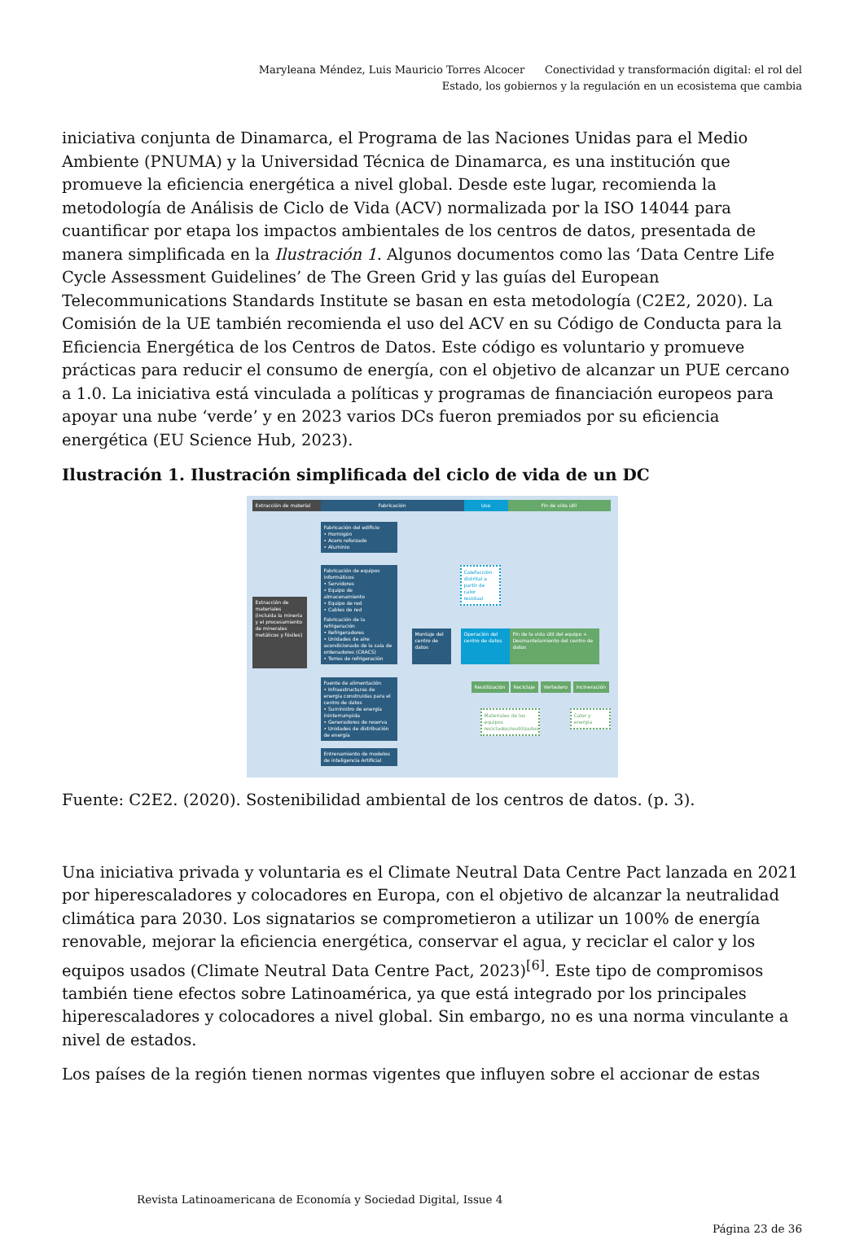Maryleana Méndez, Luis Mauricio Torres Alcocer Conectividad y transformación digital: el rol del Estado, los gobiernos y la regulación en un ecosistema que cambia
iniciativa conjunta de Dinamarca, el Programa de las Naciones Unidas para el Medio Ambiente (PNUMA) y la Universidad Técnica de Dinamarca, es una institución que promueve la eficiencia energética a nivel global. Desde este lugar, recomienda la metodología de Análisis de Ciclo de Vida (ACV) normalizada por la ISO 14044 para cuantificar por etapa los impactos ambientales de los centros de datos, presentada de manera simplificada en la Ilustración 1. Algunos documentos como las ‘Data Centre Life Cycle Assessment Guidelines’ de The Green Grid y las guías del European Telecommunications Standards Institute se basan en esta metodología (C2E2, 2020). La Comisión de la UE también recomienda el uso del ACV en su Código de Conducta para la Eficiencia Energética de los Centros de Datos. Este código es voluntario y promueve prácticas para reducir el consumo de energía, con el objetivo de alcanzar un PUE cercano a 1.0. La iniciativa está vinculada a políticas y programas de financiación europeos para apoyar una nube ‘verde’ y en 2023 varios DCs fueron premiados por su eficiencia energética (EU Science Hub, 2023).
Ilustración 1. Ilustración simplificada del ciclo de vida de un DC
Extracción de material
Fabricación Uso Fin de vida útil
Fabricación del edificio
• Hormigón
• Acero reforzado
• Aluminio
Fabricación de equipos informáticos
• Servidores
• Equipo de almacenamiento
• Equipo de red
• Cables de red
Fabricación de la refrigeración
• Refrigeradores
• Unidades de aire acondicionado de la sala de ordenadores (CRACS)
• Torres de refrigeración
Fuente de alimentación
• Infraestructuras de energía construidas para el centro de datos
• Suministro de energía ininterrumpida
• Generadores de reserva
• Unidades de distribución de energía
Entrenamiento de modelos de inteligencia Artificial
Extracción de materiales (incluida la minería y el procesamiento de minerales metálicos y fósiles)
Montaje del centro de datos
Operación del centro de datos
Calefacción distrital a partir de calor residual
Fin de la vida útil del equipo + Desmantelamiento del centro de datos
Reutilización Reciclaje Vertedero Incineración
Materiales de los equipos reciclados/reutilizados
Calor y energía
Fuente: C2E2. (2020). Sostenibilidad ambiental de los centros de datos. (p. 3).
Una iniciativa privada y voluntaria es el Climate Neutral Data Centre Pact lanzada en 2021 por hiperescaladores y colocadores en Europa, con el objetivo de alcanzar la neutralidad climática para 2030. Los signatarios se comprometieron a utilizar un 100% de energía renovable, mejorar la eficiencia energética, conservar el agua, y reciclar el calor y los equipos usados (Climate Neutral Data Centre Pact, 2023)<sup>[6]</sup>. Este tipo de compromisos también tiene efectos sobre Latinoamérica, ya que está integrado por los principales hiperescaladores y colocadores a nivel global. Sin embargo, no es una norma vinculante a nivel de estados.
Los países de la región tienen normas vigentes que influyen sobre el accionar de estas
Revista Latinoamericana de Economía y Sociedad Digital, Issue 4
Página 23 de 36